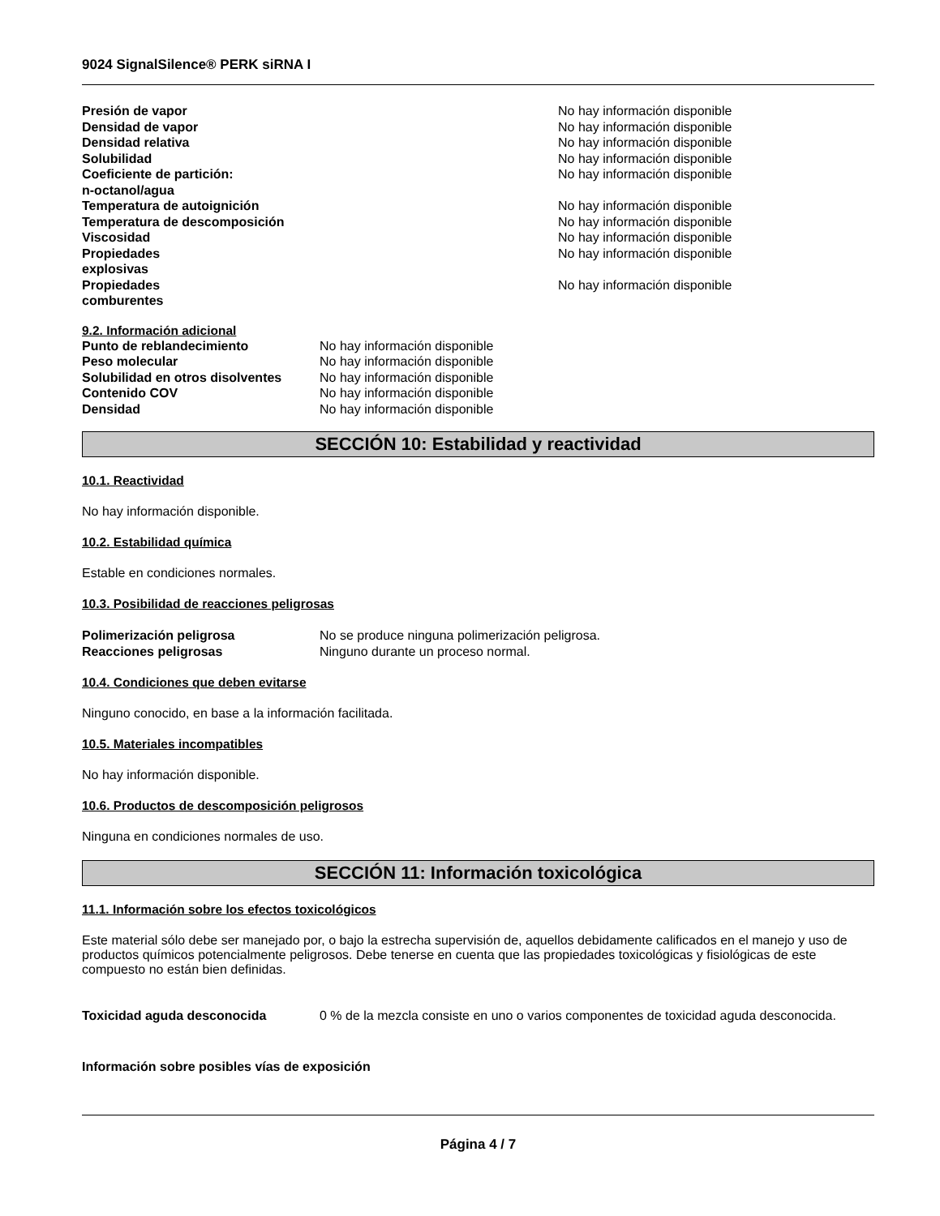9024 SignalSilence® PERK siRNA I
| Presión de vapor | No hay información disponible |
| Densidad de vapor | No hay información disponible |
| Densidad relativa | No hay información disponible |
| Solubilidad | No hay información disponible |
| Coeficiente de partición: n-octanol/agua | No hay información disponible |
| Temperatura de autoignición | No hay información disponible |
| Temperatura de descomposición | No hay información disponible |
| Viscosidad | No hay información disponible |
| Propiedades explosivas | No hay información disponible |
| Propiedades comburentes | No hay información disponible |
9.2. Información adicional
| Punto de reblandecimiento | No hay información disponible |
| Peso molecular | No hay información disponible |
| Solubilidad en otros disolventes | No hay información disponible |
| Contenido COV | No hay información disponible |
| Densidad | No hay información disponible |
SECCIÓN 10: Estabilidad y reactividad
10.1. Reactividad
No hay información disponible.
10.2. Estabilidad química
Estable en condiciones normales.
10.3. Posibilidad de reacciones peligrosas
| Polimerización peligrosa | No se produce ninguna polimerización peligrosa. |
| Reacciones peligrosas | Ninguno durante un proceso normal. |
10.4. Condiciones que deben evitarse
Ninguno conocido, en base a la información facilitada.
10.5. Materiales incompatibles
No hay información disponible.
10.6. Productos de descomposición peligrosos
Ninguna en condiciones normales de uso.
SECCIÓN 11: Información toxicológica
11.1. Información sobre los efectos toxicológicos
Este material sólo debe ser manejado por, o bajo la estrecha supervisión de, aquellos debidamente calificados en el manejo y uso de productos químicos potencialmente peligrosos. Debe tenerse en cuenta que las propiedades toxicológicas y fisiológicas de este compuesto no están bien definidas.
| Toxicidad aguda desconocida | 0 % de la mezcla consiste en uno o varios componentes de toxicidad aguda desconocida. |
Información sobre posibles vías de exposición
Página 4 / 7